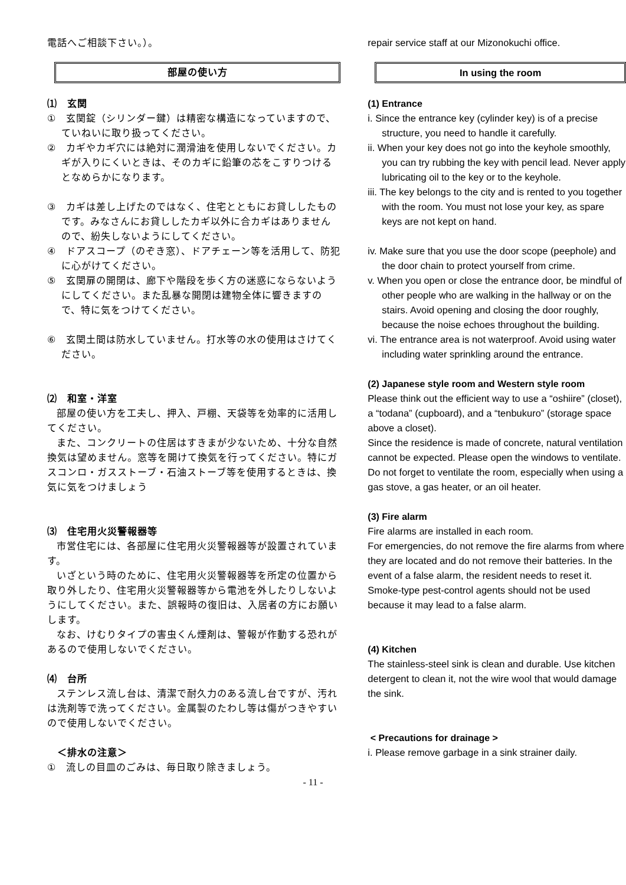電話へご相談下さい。）。
部屋の使い方
⑴　玄関
①　玄関錠（シリンダー鍵）は精密な構造になっていますので、ていねいに取り扱ってください。
②　カギやカギ穴には絶対に潤滑油を使用しないでください。カギが入りにくいときは、そのカギに鉛筆の芯をこすりつけるとなめらかになります。
③　カギは差し上げたのではなく、住宅とともにお貸ししたものです。みなさんにお貸ししたカギ以外に合カギはありませんので、紛失しないようにしてください。
④　ドアスコープ（のぞき窓）、ドアチェーン等を活用して、防犯に心がけてください。
⑤　玄関扉の開閉は、廊下や階段を歩く方の迷惑にならないようにしてください。また乱暴な開閉は建物全体に響きますので、特に気をつけてください。
⑥　玄関土間は防水していません。打水等の水の使用はさけてください。
⑵　和室・洋室
部屋の使い方を工夫し、押入、戸棚、天袋等を効率的に活用してください。
また、コンクリートの住居はすきまが少ないため、十分な自然換気は望めません。窓等を開けて換気を行ってください。特にガスコンロ・ガスストーブ・石油ストーブ等を使用するときは、換気に気をつけましょう
⑶　住宅用火災警報器等
市営住宅には、各部屋に住宅用火災警報器等が設置されています。
いざという時のために、住宅用火災警報器等を所定の位置から取り外したり、住宅用火災警報器等から電池を外したりしないようにしてください。また、誤報時の復旧は、入居者の方にお願いします。
なお、けむりタイプの害虫くん煙剤は、警報が作動する恐れがあるので使用しないでください。
⑷　台所
ステンレス流し台は、清潔で耐久力のある流し台ですが、汚れは洗剤等で洗ってください。金属製のたわし等は傷がつきやすいので使用しないでください。
　＜排水の注意＞
①　流しの目皿のごみは、毎日取り除きましょう。
repair service staff at our Mizonokuchi office.
In using the room
(1) Entrance
i. Since the entrance key (cylinder key) is of a precise structure, you need to handle it carefully.
ii. When your key does not go into the keyhole smoothly, you can try rubbing the key with pencil lead. Never apply lubricating oil to the key or to the keyhole.
iii. The key belongs to the city and is rented to you together with the room. You must not lose your key, as spare keys are not kept on hand.
iv. Make sure that you use the door scope (peephole) and the door chain to protect yourself from crime.
v. When you open or close the entrance door, be mindful of other people who are walking in the hallway or on the stairs. Avoid opening and closing the door roughly, because the noise echoes throughout the building.
vi. The entrance area is not waterproof. Avoid using water including water sprinkling around the entrance.
(2) Japanese style room and Western style room
Please think out the efficient way to use a “oshiire” (closet), a “todana” (cupboard), and a “tenbukuro” (storage space above a closet).
Since the residence is made of concrete, natural ventilation cannot be expected. Please open the windows to ventilate.
Do not forget to ventilate the room, especially when using a gas stove, a gas heater, or an oil heater.
(3) Fire alarm
Fire alarms are installed in each room.
For emergencies, do not remove the fire alarms from where they are located and do not remove their batteries. In the event of a false alarm, the resident needs to reset it.
Smoke-type pest-control agents should not be used because it may lead to a false alarm.
(4) Kitchen
The stainless-steel sink is clean and durable. Use kitchen detergent to clean it, not the wire wool that would damage the sink.
< Precautions for drainage >
i. Please remove garbage in a sink strainer daily.
- 11 -